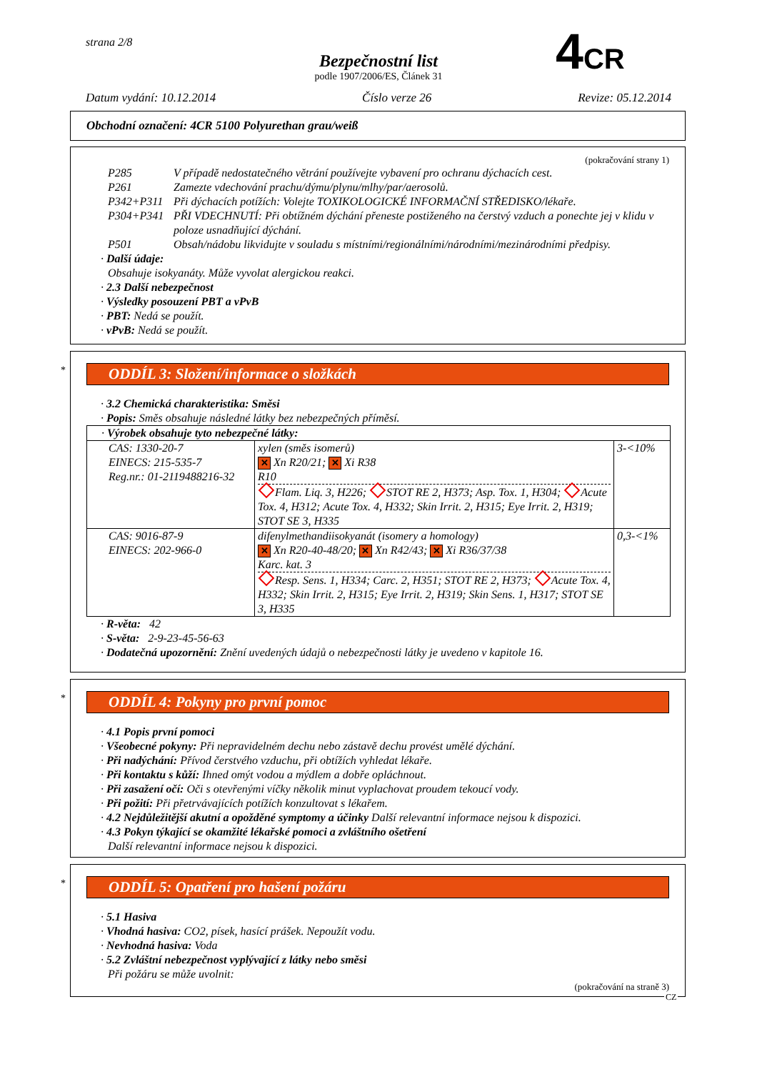strana 2/8
Bezpečnostní list
podle 1907/2006/ES, Článek 31
Datum vydání: 10.12.2014 Číslo verze 26 Revize: 05.12.2014
4CR
Obchodní označení: 4CR 5100 Polyurethan grau/weiß
(pokračování strany 1)
P285 V případě nedostatečného větrání používejte vybavení pro ochranu dýchacích cest. P261 Zamezte vdechování prachu/dýmu/plynu/mlhy/par/aerosolů. P342+P311 Při dýchacích potížích: Volejte TOXIKOLOGICKÉ INFORMAČNÍ STŘEDISKO/lékaře. P304+P341 PŘI VDECHNUTÍ: Při obtížném dýchání přeneste postiženého na čerstvý vzduch a ponechte jej v klidu v poloze usnadňující dýchání. P501 Obsah/nádobu likvidujte v souladu s místními/regionálními/národními/mezinárodními předpisy.
· Další údaje:
Obsahuje isokyanáty. Může vyvolat alergickou reakci.
· 2.3 Další nebezpečnost
· Výsledky posouzení PBT a vPvB
· PBT: Nedá se použít.
· vPvB: Nedá se použít.
*
ODDÍL 3: Složení/informace o složkách
· 3.2 Chemická charakteristika: Směsi
· Popis: Směs obsahuje následné látky bez nebezpečných příměsí.
| · Výrobek obsahuje tyto nebezpečné látky: | | |
| CAS: 1330-20-7 EINECS: 215-535-7 Reg.nr.: 01-2119488216-32 | xylen (směs isomerů) ✕ Xn R20/21; ✕ Xi R38 R10 Flam. Liq. 3, H226; STOT RE 2, H373; Asp. Tox. 1, H304; Acute Tox. 4, H312; Acute Tox. 4, H332; Skin Irrit. 2, H315; Eye Irrit. 2, H319; STOT SE 3, H335 | 3-<10% |
| CAS: 9016-87-9 EINECS: 202-966-0 | difenylmethandiisokyanát (isomery a homology) ✕ Xn R20-40-48/20; ✕ Xn R42/43; ✕ Xi R36/37/38 Karc. kat. 3 Resp. Sens. 1, H334; Carc. 2, H351; STOT RE 2, H373; Acute Tox. 4, H332; Skin Irrit. 2, H315; Eye Irrit. 2, H319; Skin Sens. 1, H317; STOT SE 3, H335 | 0,3-<1% |
· R-věta: 42
· S-věta: 2-9-23-45-56-63
· Dodatečná upozornění: Znění uvedených údajů o nebezpečnosti látky je uvedeno v kapitole 16.
*
ODDÍL 4: Pokyny pro první pomoc
· 4.1 Popis první pomoci
· Všeobecné pokyny: Při nepravidelném dechu nebo zástavě dechu provést umělé dýchání.
· Při nadýchání: Přívod čerstvého vzduchu, při obtížích vyhledat lékaře.
· Při kontaktu s kůží: Ihned omýt vodou a mýdlem a dobře opláchnout.
· Při zasažení očí: Oči s otevřenými víčky několik minut vyplachovat proudem tekoucí vody.
· Při požití: Při přetrvávajících potížích konzultovat s lékařem.
· 4.2 Nejdůležitější akutní a opožděné symptomy a účinky Další relevantní informace nejsou k dispozici.
· 4.3 Pokyn týkající se okamžité lékařské pomoci a zvláštního ošetření
Další relevantní informace nejsou k dispozici.
*
ODDÍL 5: Opatření pro hašení požáru
· 5.1 Hasiva
· Vhodná hasiva: CO2, písek, hasící prášek. Nepoužít vodu.
· Nevhodná hasiva: Voda
· 5.2 Zvláštní nebezpečnost vyplývající z látky nebo směsi
Při požáru se může uvolnit:
(pokračování na straně 3)
CZ